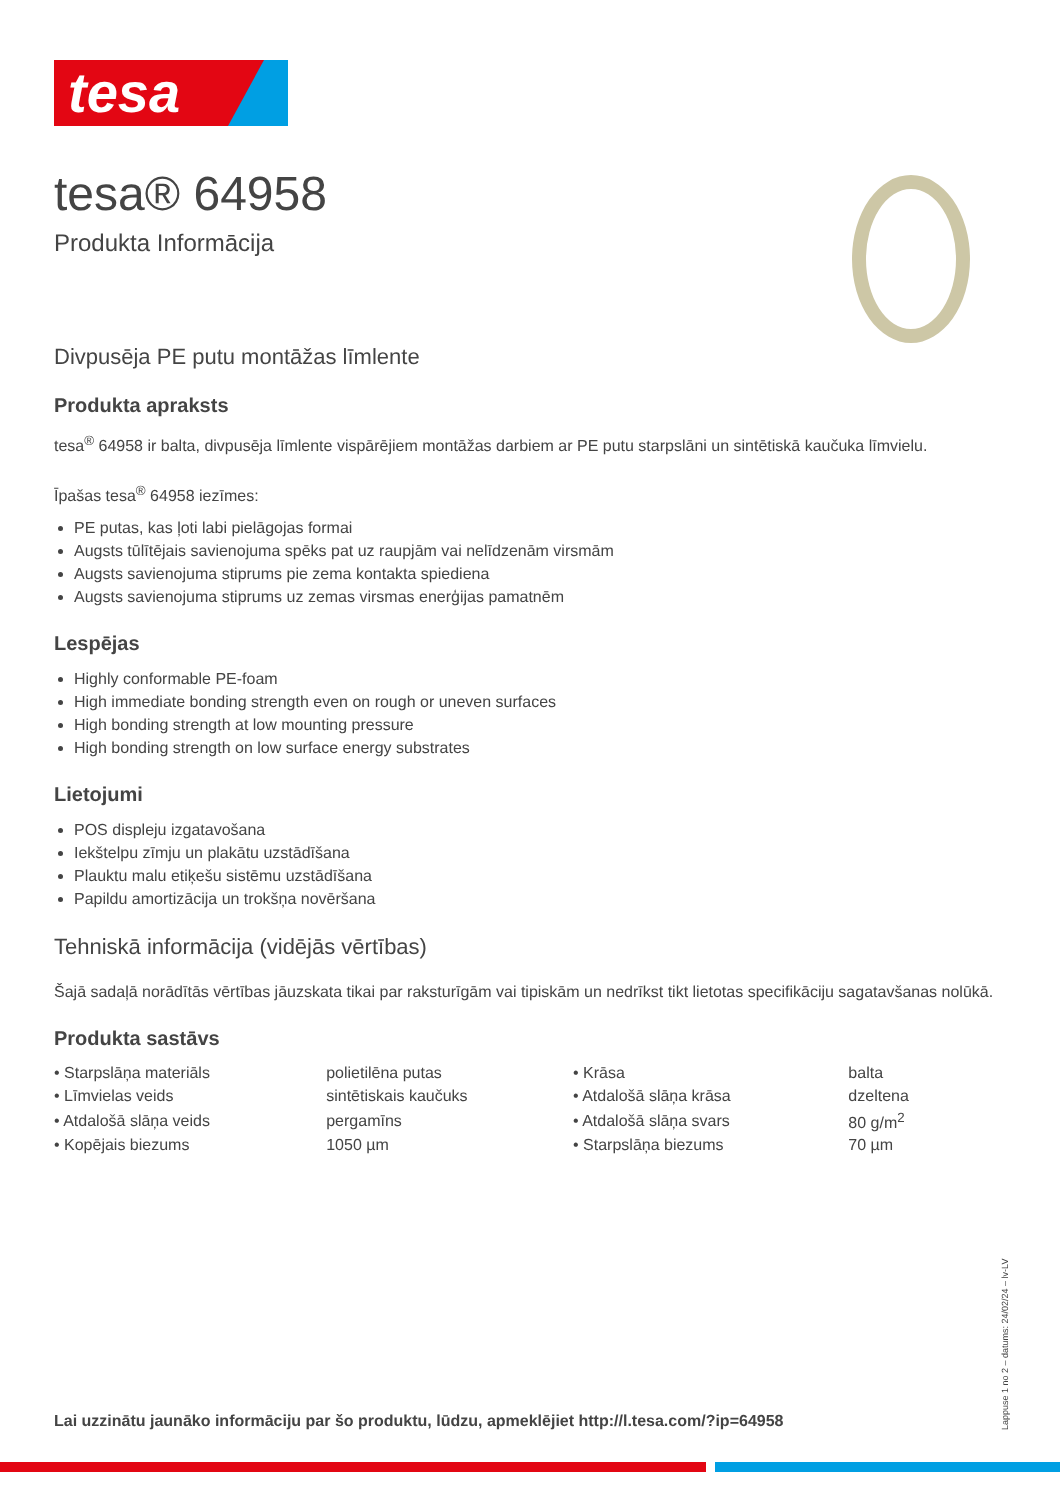tesa
tesa® 64958
Produkta Informācija
Divpusēja PE putu montāžas līmlente
Produkta apraksts
tesa<sup>®</sup> 64958 ir balta, divpusēja līmlente vispārējiem montāžas darbiem ar PE putu starpslāni un sintētiskā kaučuka līmvielu.
Īpašas tesa<sup>®</sup> 64958 iezīmes:
PE putas, kas ļoti labi pielāgojas formai
Augsts tūlītējais savienojuma spēks pat uz raupjām vai nelīdzenām virsmām
Augsts savienojuma stiprums pie zema kontakta spiediena
Augsts savienojuma stiprums uz zemas virsmas enerģijas pamatnēm
Lespējas
Highly conformable PE-foam
High immediate bonding strength even on rough or uneven surfaces
High bonding strength at low mounting pressure
High bonding strength on low surface energy substrates
Lietojumi
POS displeju izgatavošana
Iekštelpu zīmju un plakātu uzstādīšana
Plauktu malu etiķešu sistēmu uzstādīšana
Papildu amortizācija un trokšņa novēršana
Tehniskā informācija (vidējās vērtības)
Šajā sadaļā norādītās vērtības jāuzskata tikai par raksturīgām vai tipiskām un nedrīkst tikt lietotas specifikāciju sagatavšanas nolūkā.
Produkta sastāvs
| • Starpslāņa materiāls | polietilēna putas | • Krāsa | balta |
| • Līmvielas veids | sintētiskais kaučuks | • Atdalošā slāņa krāsa | dzeltena |
| • Atdalošā slāņa veids | pergamīns | • Atdalošā slāņa svars | 80 g/m<sup>2</sup> |
| • Kopējais biezums | 1050 µm | • Starpslāņa biezums | 70 µm |
Lai uzzinātu jaunāko informāciju par šo produktu, lūdzu, apmeklējiet http://l.tesa.com/?ip=64958
Lappuse 1 no 2 – datums: 24/02/24 – lv-LV